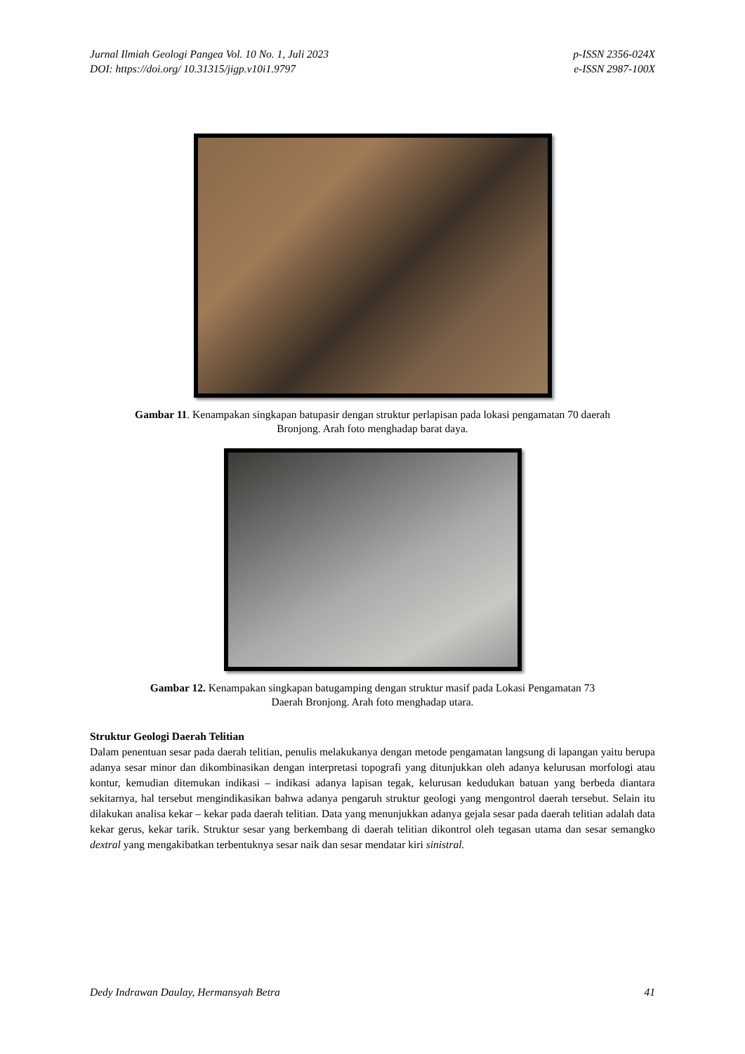Jurnal Ilmiah Geologi Pangea Vol. 10 No. 1, Juli 2023
DOI: https://doi.org/ 10.31315/jigp.v10i1.9797
p-ISSN 2356-024X
e-ISSN 2987-100X
Gambar 11. Kenampakan singkapan batupasir dengan struktur perlapisan pada lokasi pengamatan 70 daerah
Bronjong. Arah foto menghadap barat daya.
Gambar 12. Kenampakan singkapan batugamping dengan struktur masif pada Lokasi Pengamatan 73
Daerah Bronjong. Arah foto menghadap utara.
Struktur Geologi Daerah Telitian
Dalam penentuan sesar pada daerah telitian, penulis melakukanya dengan metode pengamatan langsung di lapangan yaitu berupa adanya sesar minor dan dikombinasikan dengan interpretasi topografi yang ditunjukkan oleh adanya kelurusan morfologi atau kontur, kemudian ditemukan indikasi – indikasi adanya lapisan tegak, kelurusan kedudukan batuan yang berbeda diantara sekitarnya, hal tersebut mengindikasikan bahwa adanya pengaruh struktur geologi yang mengontrol daerah tersebut. Selain itu dilakukan analisa kekar – kekar pada daerah telitian. Data yang menunjukkan adanya gejala sesar pada daerah telitian adalah data kekar gerus, kekar tarik. Struktur sesar yang berkembang di daerah telitian dikontrol oleh tegasan utama dan sesar semangko dextral yang mengakibatkan terbentuknya sesar naik dan sesar mendatar kiri sinistral.
Dedy Indrawan Daulay, Hermansyah Betra
41